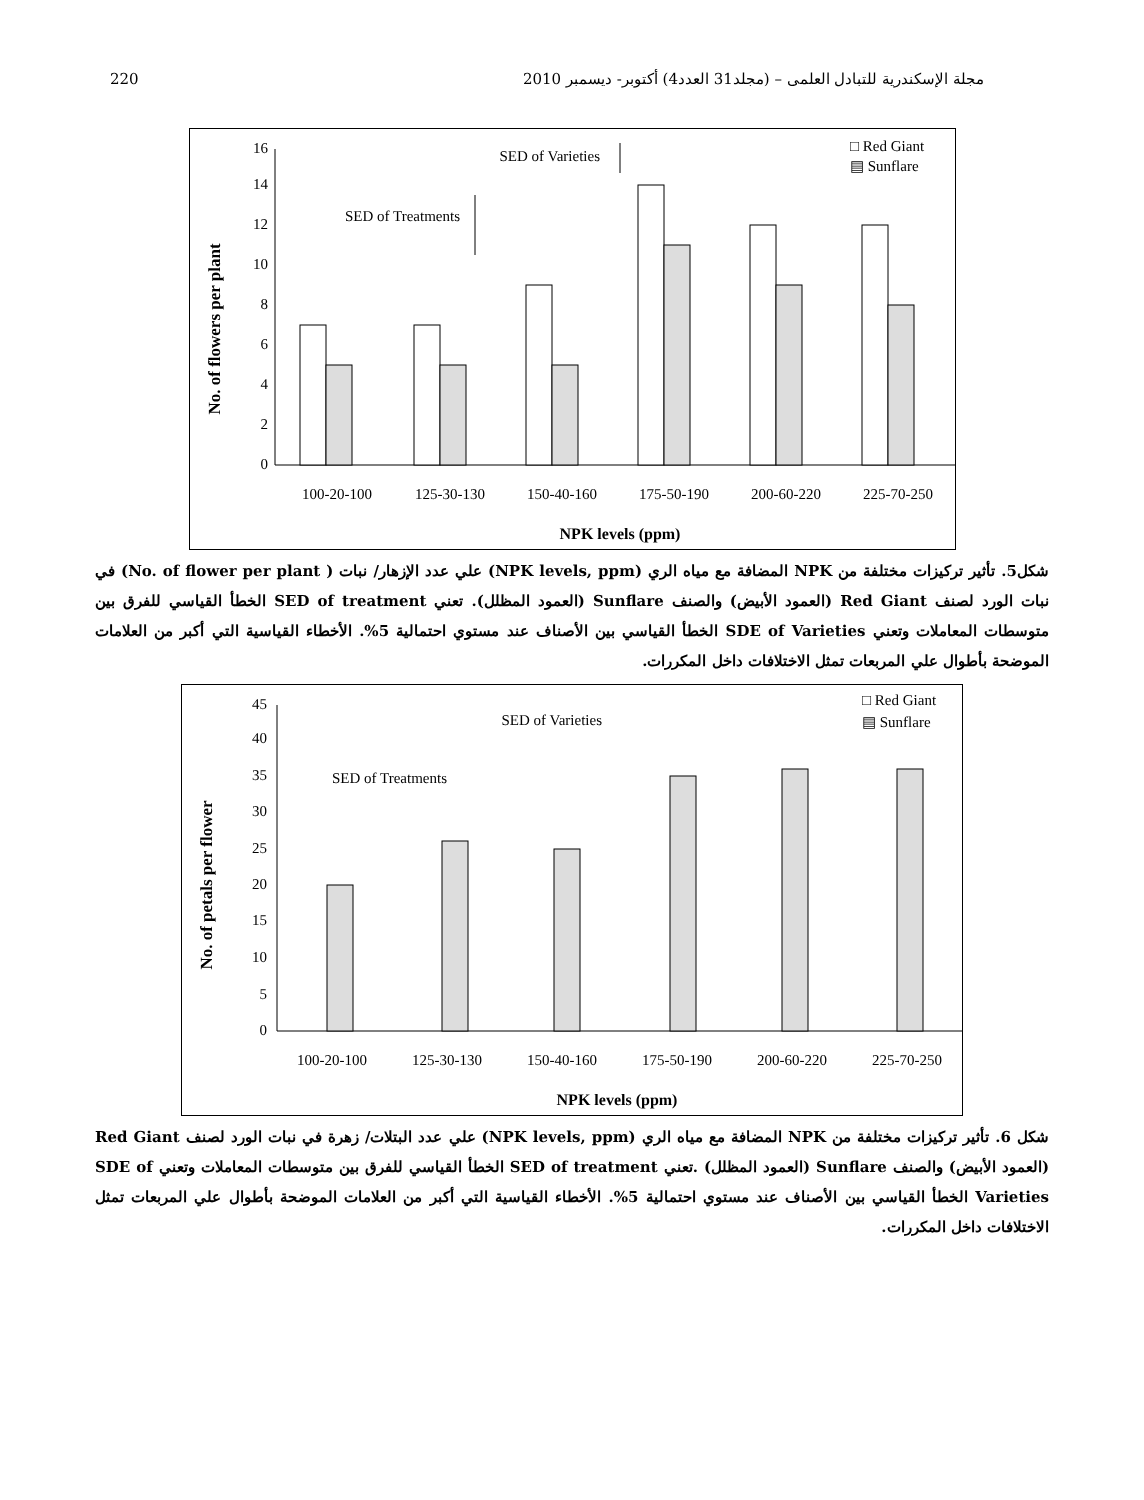220 مجلة الإسكندرية للتبادل العلمى – (مجلد31 العدد4) أكتوبر- ديسمبر 2010
No. of flowers per plant
0
2
4
6
8
10
12
14
16
SED of Varieties
SED of Treatments
□ Red Giant
▤ Sunflare
100-20-100
125-30-130
150-40-160
175-50-190
200-60-220
225-70-250
NPK levels (ppm)
شكل5. تأثير تركيزات مختلفة من NPK المضافة مع مياه الري (NPK levels, ppm) علي عدد الإزهار/ نبات ( No. of flower per plant) في نبات الورد لصنف Red Giant (العمود الأبيض) والصنف Sunflare (العمود المظلل). تعني SED of treatment الخطأ القياسي للفرق بين متوسطات المعاملات وتعني SDE of Varieties الخطأ القياسي بين الأصناف عند مستوي احتمالية 5%. الأخطاء القياسية التي أكبر من العلامات الموضحة بأطوال علي المربعات تمثل الاختلافات داخل المكررات.
No. of petals per flower
0
5
10
15
20
25
30
35
40
45
SED of Varieties
SED of Treatments
□ Red Giant
▤ Sunflare
100-20-100
125-30-130
150-40-160
175-50-190
200-60-220
225-70-250
NPK levels (ppm)
شكل 6. تأثير تركيزات مختلفة من NPK المضافة مع مياه الري (NPK levels, ppm) علي عدد البتلات/ زهرة في نبات الورد لصنف Red Giant (العمود الأبيض) والصنف Sunflare (العمود المظلل) .تعني SED of treatment الخطأ القياسي للفرق بين متوسطات المعاملات وتعني SDE of Varieties الخطأ القياسي بين الأصناف عند مستوي احتمالية 5%. الأخطاء القياسية التي أكبر من العلامات الموضحة بأطوال علي المربعات تمثل الاختلافات داخل المكررات.